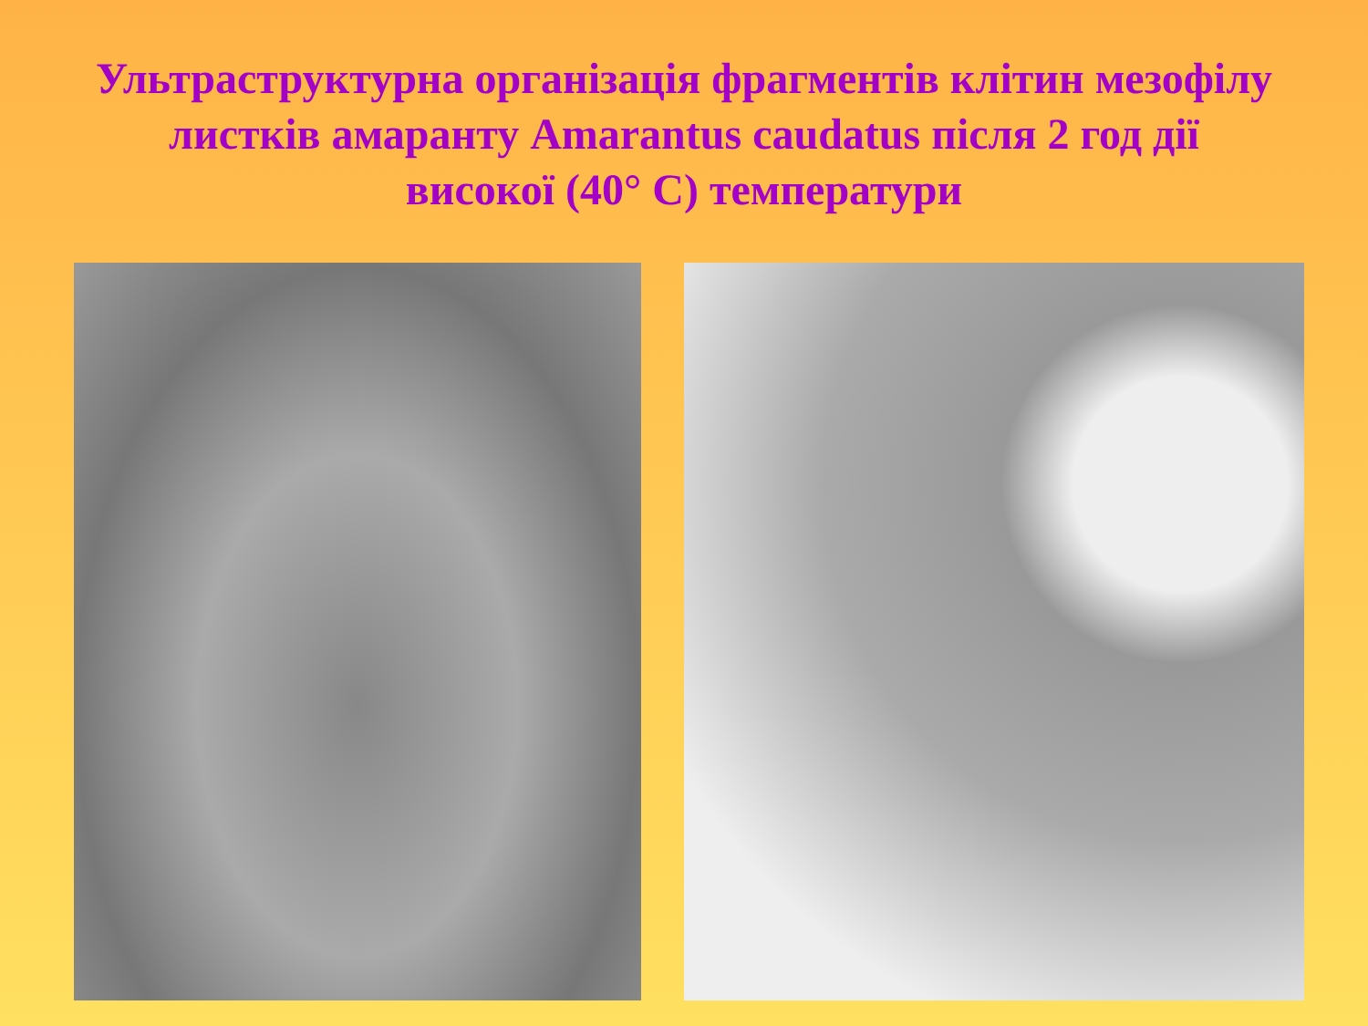Ультраструктурна організація фрагментів клітин мезофілу листків амаранту Amarantus caudatus після 2 год дії високої (40° С) температури